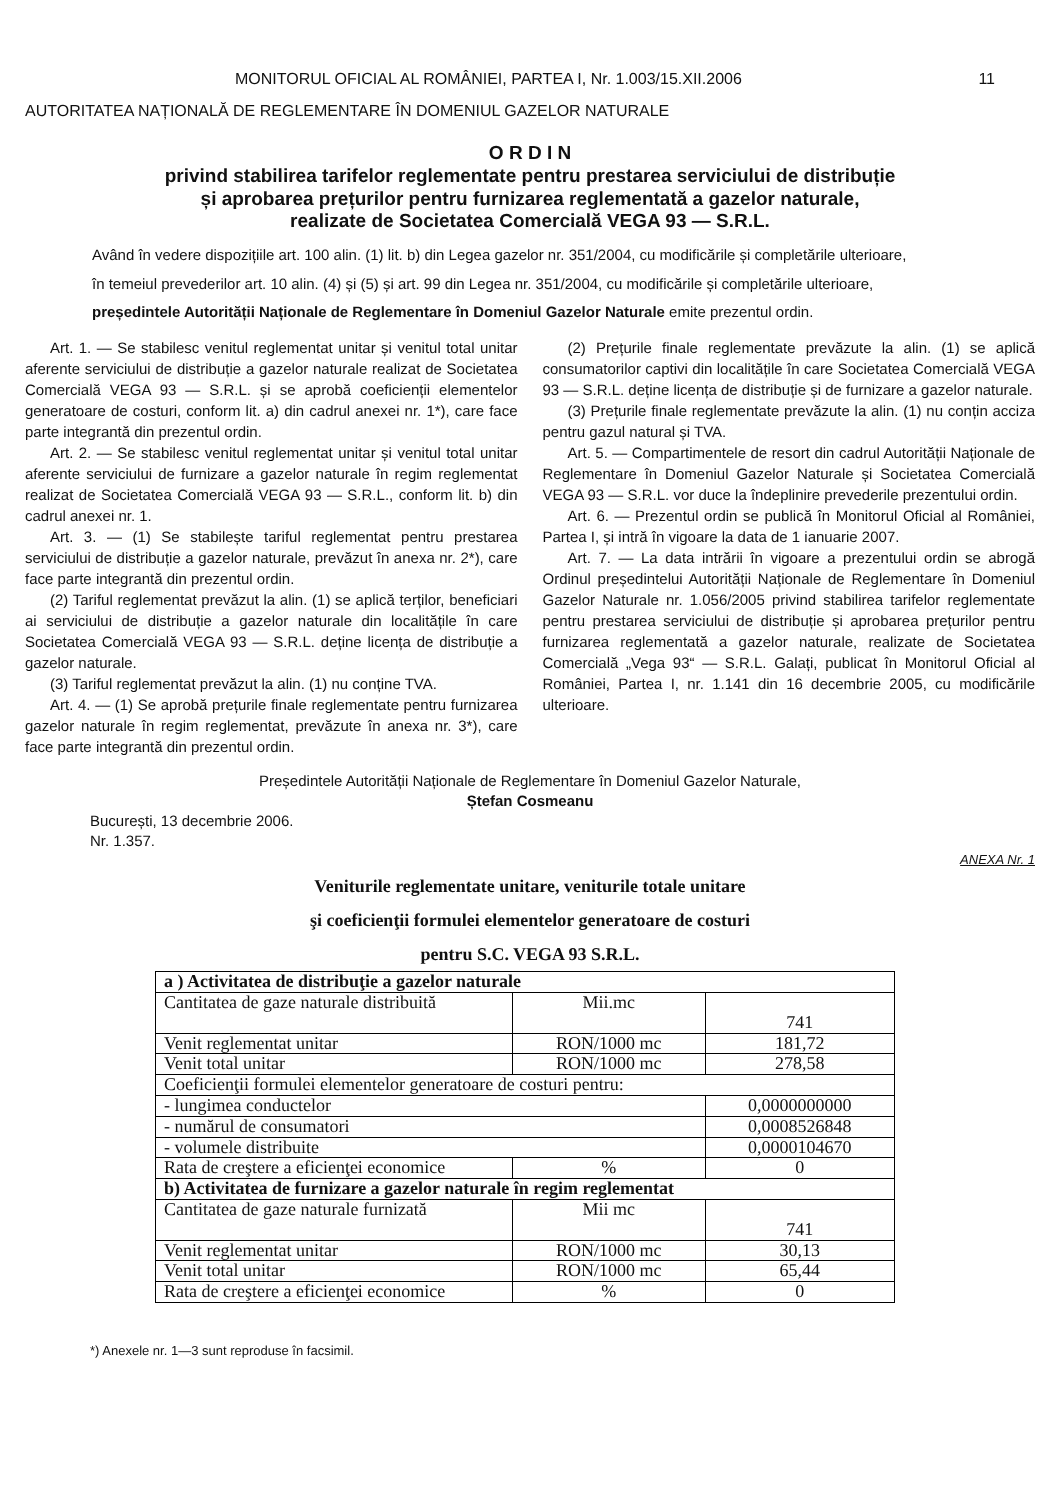MONITORUL OFICIAL AL ROMÂNIEI, PARTEA I, Nr. 1.003/15.XII.2006 11
AUTORITATEA NAȚIONALĂ DE REGLEMENTARE ÎN DOMENIUL GAZELOR NATURALE
O R D I N
privind stabilirea tarifelor reglementate pentru prestarea serviciului de distribuție
și aprobarea prețurilor pentru furnizarea reglementată a gazelor naturale,
realizate de Societatea Comercială VEGA 93 — S.R.L.
Având în vedere dispozițiile art. 100 alin. (1) lit. b) din Legea gazelor nr. 351/2004, cu modificările și completările ulterioare,
în temeiul prevederilor art. 10 alin. (4) și (5) și art. 99 din Legea nr. 351/2004, cu modificările și completările ulterioare,
președintele Autorității Naționale de Reglementare în Domeniul Gazelor Naturale emite prezentul ordin.
Art. 1. — Se stabilesc venitul reglementat unitar și venitul total unitar aferente serviciului de distribuție a gazelor naturale realizat de Societatea Comercială VEGA 93 — S.R.L. și se aprobă coeficienții elementelor generatoare de costuri, conform lit. a) din cadrul anexei nr. 1*), care face parte integrantă din prezentul ordin.
Art. 2. — Se stabilesc venitul reglementat unitar și venitul total unitar aferente serviciului de furnizare a gazelor naturale în regim reglementat realizat de Societatea Comercială VEGA 93 — S.R.L., conform lit. b) din cadrul anexei nr. 1.
Art. 3. — (1) Se stabilește tariful reglementat pentru prestarea serviciului de distribuție a gazelor naturale, prevăzut în anexa nr. 2*), care face parte integrantă din prezentul ordin.
(2) Tariful reglementat prevăzut la alin. (1) se aplică terților, beneficiari ai serviciului de distribuție a gazelor naturale din localitățile în care Societatea Comercială VEGA 93 — S.R.L. deține licența de distribuție a gazelor naturale.
(3) Tariful reglementat prevăzut la alin. (1) nu conține TVA.
Art. 4. — (1) Se aprobă prețurile finale reglementate pentru furnizarea gazelor naturale în regim reglementat, prevăzute în anexa nr. 3*), care face parte integrantă din prezentul ordin.
(2) Prețurile finale reglementate prevăzute la alin. (1) se aplică consumatorilor captivi din localitățile în care Societatea Comercială VEGA 93 — S.R.L. deține licența de distribuție și de furnizare a gazelor naturale.
(3) Prețurile finale reglementate prevăzute la alin. (1) nu conțin acciza pentru gazul natural și TVA.
Art. 5. — Compartimentele de resort din cadrul Autorității Naționale de Reglementare în Domeniul Gazelor Naturale și Societatea Comercială VEGA 93 — S.R.L. vor duce la îndeplinire prevederile prezentului ordin.
Art. 6. — Prezentul ordin se publică în Monitorul Oficial al României, Partea I, și intră în vigoare la data de 1 ianuarie 2007.
Art. 7. — La data intrării în vigoare a prezentului ordin se abrogă Ordinul președintelui Autorității Naționale de Reglementare în Domeniul Gazelor Naturale nr. 1.056/2005 privind stabilirea tarifelor reglementate pentru prestarea serviciului de distribuție și aprobarea prețurilor pentru furnizarea reglementată a gazelor naturale, realizate de Societatea Comercială „Vega 93“ — S.R.L. Galați, publicat în Monitorul Oficial al României, Partea I, nr. 1.141 din 16 decembrie 2005, cu modificările ulterioare.
Președintele Autorității Naționale de Reglementare în Domeniul Gazelor Naturale,
Ștefan Cosmeanu
București, 13 decembrie 2006.
Nr. 1.357.
ANEXA Nr. 1
Veniturile reglementate unitare, veniturile totale unitare
şi coeficienţii formulei elementelor generatoare de costuri
pentru S.C. VEGA 93 S.R.L.
| a ) Activitatea de distribuţie a gazelor naturale | | |
| Cantitatea de gaze naturale distribuită | Mii.mc | 741 |
| Venit reglementat unitar | RON/1000 mc | 181,72 |
| Venit total unitar | RON/1000 mc | 278,58 |
| Coeficienţii formulei elementelor generatoare de costuri pentru: | | |
| - lungimea conductelor | | 0,0000000000 |
| - numărul de consumatori | | 0,0008526848 |
| - volumele distribuite | | 0,0000104670 |
| Rata de creştere a eficienţei economice | % | 0 |
| b) Activitatea de furnizare a gazelor naturale în regim reglementat | | |
| Cantitatea de gaze naturale furnizată | Mii mc | 741 |
| Venit reglementat unitar | RON/1000 mc | 30,13 |
| Venit total unitar | RON/1000 mc | 65,44 |
| Rata de creştere a eficienţei economice | % | 0 |
*) Anexele nr. 1—3 sunt reproduse în facsimil.